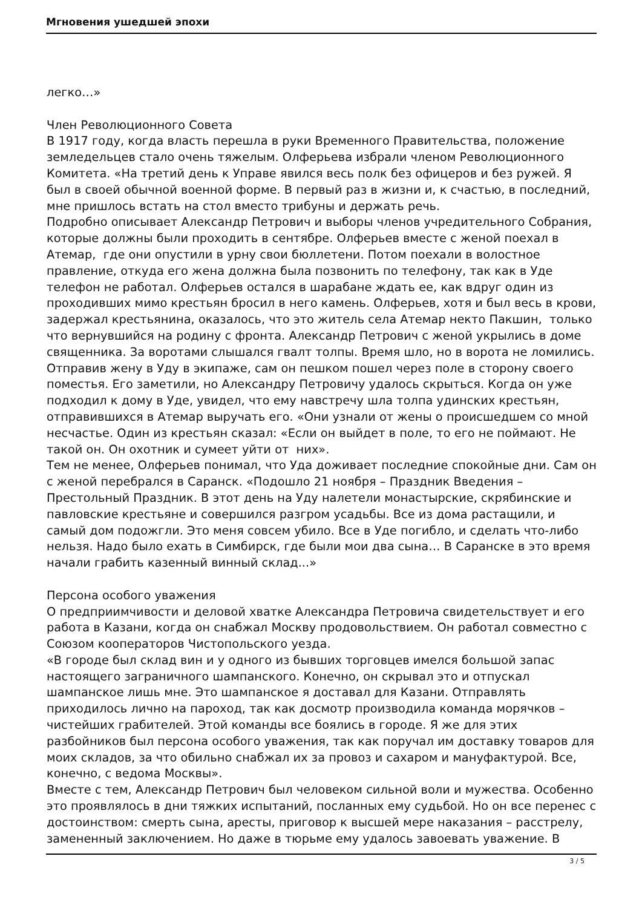Мгновения ушедшей эпохи
легко…»
Член Революционного Совета
В 1917 году, когда власть перешла в руки Временного Правительства, положение земледельцев стало очень тяжелым. Олферьева избрали членом Революционного Комитета. «На третий день к Управе явился весь полк без офицеров и без ружей. Я был в своей обычной военной форме. В первый раз в жизни и, к счастью, в последний, мне пришлось встать на стол вместо трибуны и держать речь.
Подробно описывает Александр Петрович и выборы членов учредительного Собрания, которые должны были проходить в сентябре. Олферьев вместе с женой поехал в Атемар, где они опустили в урну свои бюллетени. Потом поехали в волостное правление, откуда его жена должна была позвонить по телефону, так как в Уде телефон не работал. Олферьев остался в шарабане ждать ее, как вдруг один из проходивших мимо крестьян бросил в него камень. Олферьев, хотя и был весь в крови, задержал крестьянина, оказалось, что это житель села Атемар некто Пакшин, только что вернувшийся на родину с фронта. Александр Петрович с женой укрылись в доме священника. За воротами слышался гвалт толпы. Время шло, но в ворота не ломились. Отправив жену в Уду в экипаже, сам он пешком пошел через поле в сторону своего поместья. Его заметили, но Александру Петровичу удалось скрыться. Когда он уже подходил к дому в Уде, увидел, что ему навстречу шла толпа удинских крестьян, отправившихся в Атемар выручать его. «Они узнали от жены о происшедшем со мной несчастье. Один из крестьян сказал: «Если он выйдет в поле, то его не поймают. Не такой он. Он охотник и сумеет уйти от них».
Тем не менее, Олферьев понимал, что Уда доживает последние спокойные дни. Сам он с женой перебрался в Саранск. «Подошло 21 ноября – Праздник Введения – Престольный Праздник. В этот день на Уду налетели монастырские, скрябинские и павловские крестьяне и совершился разгром усадьбы. Все из дома растащили, и самый дом подожгли. Это меня совсем убило. Все в Уде погибло, и сделать что-либо нельзя. Надо было ехать в Симбирск, где были мои два сына… В Саранске в это время начали грабить казенный винный склад...»
Персона особого уважения
О предприимчивости и деловой хватке Александра Петровича свидетельствует и его работа в Казани, когда он снабжал Москву продовольствием. Он работал совместно с Союзом кооператоров Чистопольского уезда.
«В городе был склад вин и у одного из бывших торговцев имелся большой запас настоящего заграничного шампанского. Конечно, он скрывал это и отпускал шампанское лишь мне. Это шампанское я доставал для Казани. Отправлять приходилось лично на пароход, так как досмотр производила команда морячков – чистейших грабителей. Этой команды все боялись в городе. Я же для этих разбойников был персона особого уважения, так как поручал им доставку товаров для моих складов, за что обильно снабжал их за провоз и сахаром и мануфактурой. Все, конечно, с ведома Москвы».
Вместе с тем, Александр Петрович был человеком сильной воли и мужества. Особенно это проявлялось в дни тяжких испытаний, посланных ему судьбой. Но он все перенес с достоинством: смерть сына, аресты, приговор к высшей мере наказания – расстрелу, замененный заключением. Но даже в тюрьме ему удалось завоевать уважение. В
3 / 5